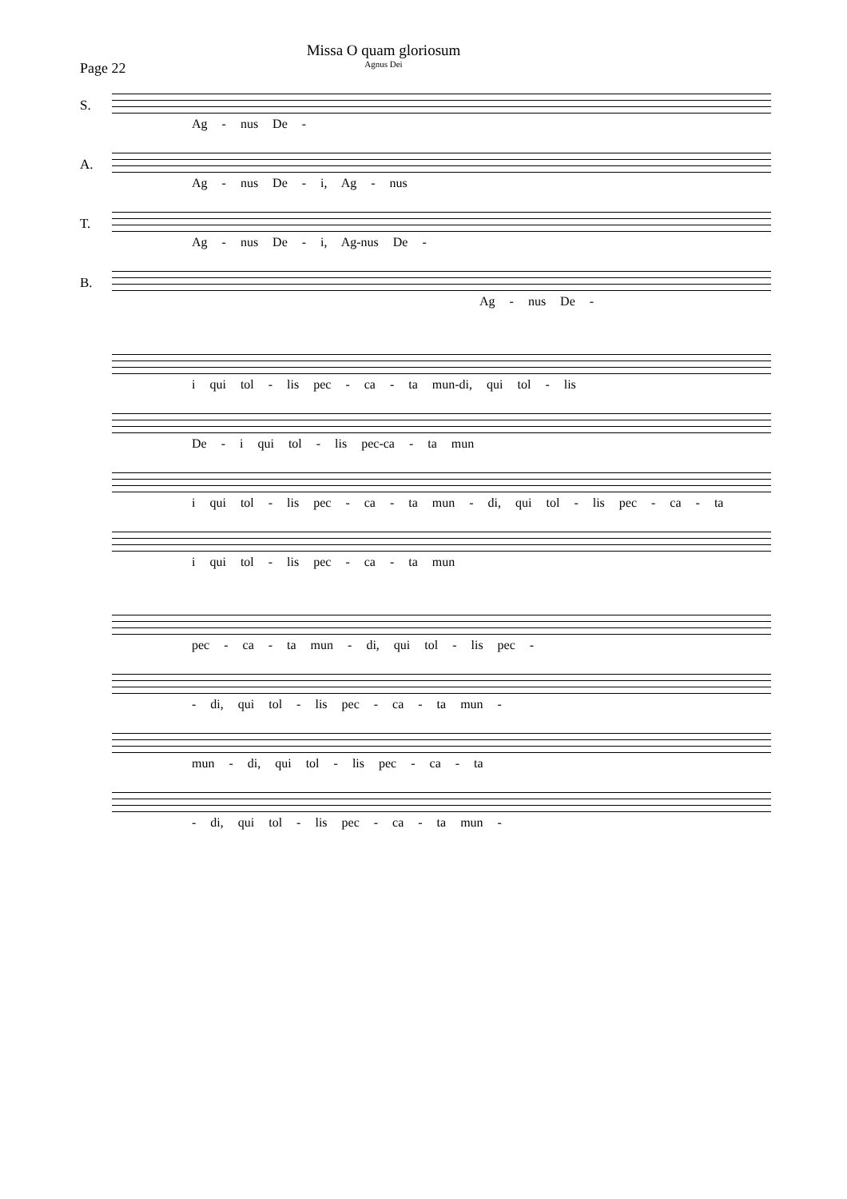Missa O quam gloriosum
Agnus Dei
Page 22
S.
Ag - nus De -
A.
Ag - nus De - i, Ag - nus
T.
Ag - nus De - i, Ag-nus De -
B.
Ag - nus De -
i qui tol - lis pec - ca - ta mun-di, qui tol - lis
De - i qui tol - lis pec-ca - ta mun
i qui tol - lis pec - ca - ta mun - di, qui tol - lis pec - ca - ta
i qui tol - lis pec - ca - ta mun
pec - ca - ta mun - di, qui tol - lis pec -
- di, qui tol - lis pec - ca - ta mun -
mun - di, qui tol - lis pec - ca - ta
- di, qui tol - lis pec - ca - ta mun -